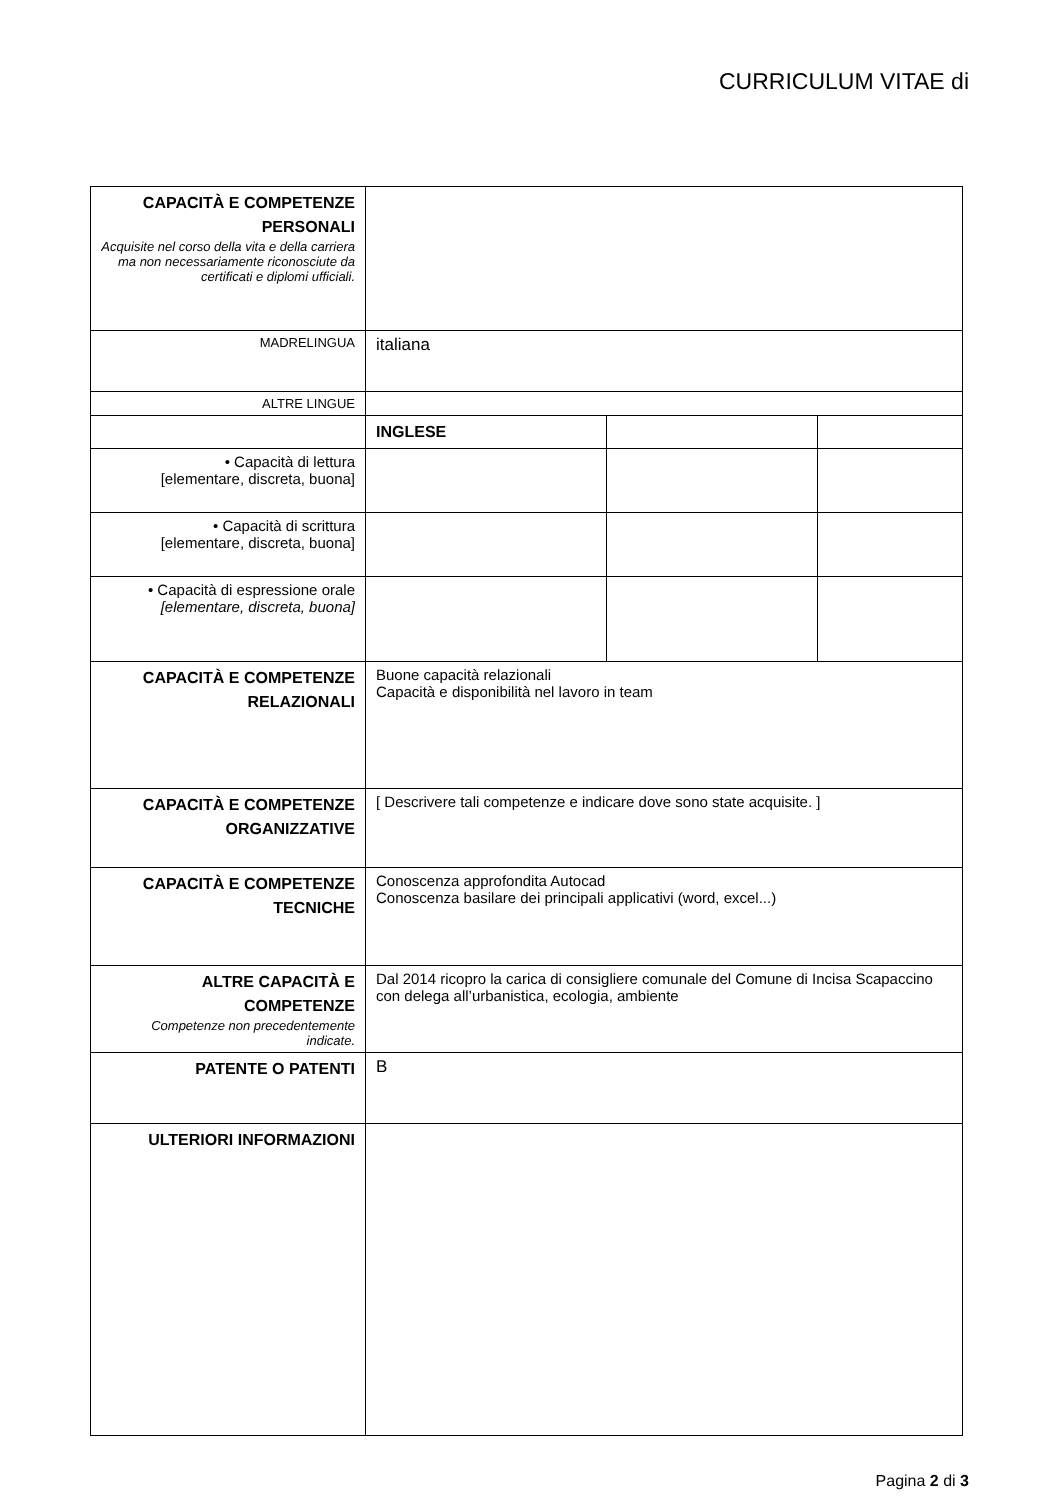CURRICULUM VITAE di
| CAPACITÀ E COMPETENZE PERSONALI Acquisite nel corso della vita e della carriera ma non necessariamente riconosciute da certificati e diplomi ufficiali. | | | |
| M ADRELINGUA | italiana | | |
| ALTRE LINGUE | | | |
| | INGLESE | | |
| • Capacità di lettura [elementare, discreta, buona] | | | |
| • Capacità di scrittura [elementare, discreta, buona] | | | |
| • Capacità di espressione orale [elementare, discreta, buona] | | | |
| CAPACITÀ E COMPETENZE RELAZIONALI | Buone capacità relazionali Capacità e disponibilità nel lavoro in team | | |
| CAPACITÀ E COMPETENZE ORGANIZZATIVE | [ Descrivere tali competenze e indicare dove sono state acquisite. ] | | |
| CAPACITÀ E COMPETENZE TECNICHE | Conoscenza approfondita Autocad Conoscenza basilare dei principali applicativi (word, excel...) | | |
| ALTRE CAPACITÀ E COMPETENZE Competenze non precedentemente indicate. | Dal 2014 ricopro la carica di consigliere comunale del Comune di Incisa Scapaccino con delega all’urbanistica, ecologia, ambiente | | |
| PATENTE O PATENTI | B | | |
| ULTERIORI INFORMAZIONI | | | |
Pagina 2 di 3